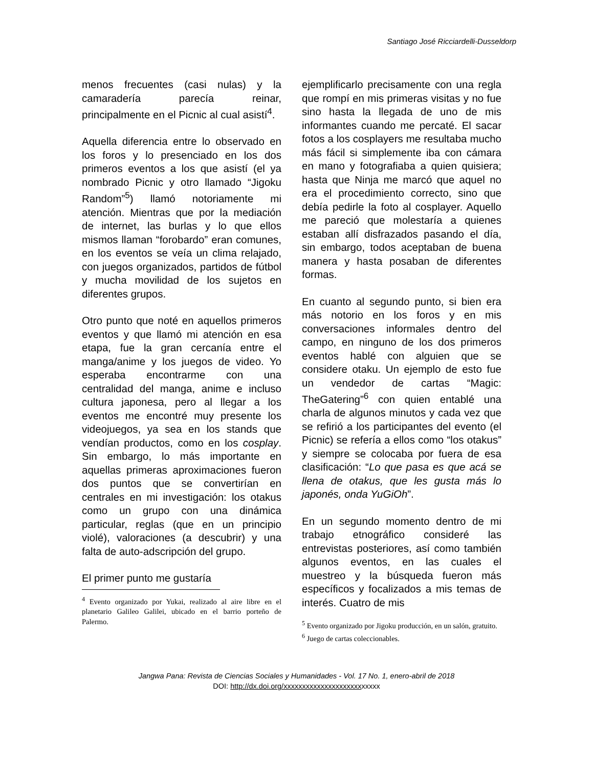Santiago José Ricciardelli-Dusseldorp
menos frecuentes (casi nulas) y la camaradería parecía reinar, principalmente en el Picnic al cual asistí<sup>4</sup>.
Aquella diferencia entre lo observado en los foros y lo presenciado en los dos primeros eventos a los que asistí (el ya nombrado Picnic y otro llamado “Jigoku Random”<sup>5</sup>) llamó notoriamente mi atención. Mientras que por la mediación de internet, las burlas y lo que ellos mismos llaman “forobardo” eran comunes, en los eventos se veía un clima relajado, con juegos organizados, partidos de fútbol y mucha movilidad de los sujetos en diferentes grupos.
Otro punto que noté en aquellos primeros eventos y que llamó mi atención en esa etapa, fue la gran cercanía entre el manga/anime y los juegos de video. Yo esperaba encontrarme con una centralidad del manga, anime e incluso cultura japonesa, pero al llegar a los eventos me encontré muy presente los videojuegos, ya sea en los stands que vendían productos, como en los cosplay. Sin embargo, lo más importante en aquellas primeras aproximaciones fueron dos puntos que se convertirían en centrales en mi investigación: los otakus como un grupo con una dinámica particular, reglas (que en un principio violé), valoraciones (a descubrir) y una falta de auto-adscripción del grupo.
El primer punto me gustaría
<sup>4</sup> Evento organizado por Yukai, realizado al aire libre en el planetario Galileo Galilei, ubicado en el barrio porteño de Palermo.
ejemplificarlo precisamente con una regla que rompí en mis primeras visitas y no fue sino hasta la llegada de uno de mis informantes cuando me percaté. El sacar fotos a los cosplayers me resultaba mucho más fácil si simplemente iba con cámara en mano y fotografiaba a quien quisiera; hasta que Ninja me marcó que aquel no era el procedimiento correcto, sino que debía pedirle la foto al cosplayer. Aquello me pareció que molestaría a quienes estaban allí disfrazados pasando el día, sin embargo, todos aceptaban de buena manera y hasta posaban de diferentes formas.
En cuanto al segundo punto, si bien era más notorio en los foros y en mis conversaciones informales dentro del campo, en ninguno de los dos primeros eventos hablé con alguien que se considere otaku. Un ejemplo de esto fue un vendedor de cartas “Magic: TheGatering”<sup>6</sup> con quien entablé una charla de algunos minutos y cada vez que se refirió a los participantes del evento (el Picnic) se refería a ellos como “los otakus” y siempre se colocaba por fuera de esa clasificación: “Lo que pasa es que acá se llena de otakus, que les gusta más lo japonés, onda YuGiOh”.
En un segundo momento dentro de mi trabajo etnográfico consideré las entrevistas posteriores, así como también algunos eventos, en las cuales el muestreo y la búsqueda fueron más específicos y focalizados a mis temas de interés. Cuatro de mis
<sup>5</sup> Evento organizado por Jigoku producción, en un salón, gratuito.
<sup>6</sup> Juego de cartas coleccionables.
Jangwa Pana: Revista de Ciencias Sociales y Humanidades - Vol. 17 No. 1, enero-abril de 2018
DOI: http://dx.doi.org/xxxxxxxxxxxxxxxxxxxxxxxxxx